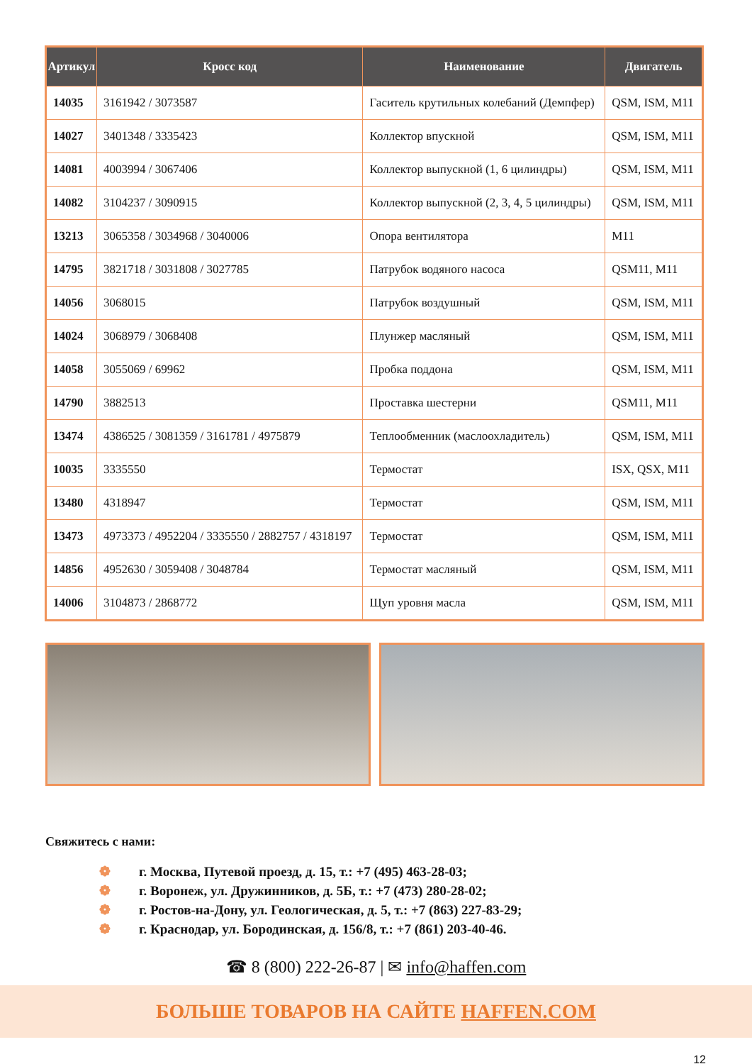| Артикул | Кросс код | Наименование | Двигатель |
| --- | --- | --- | --- |
| 14035 | 3161942 / 3073587 | Гаситель крутильных колебаний (Демпфер) | QSM, ISM, M11 |
| 14027 | 3401348 / 3335423 | Коллектор впускной | QSM, ISM, M11 |
| 14081 | 4003994 / 3067406 | Коллектор выпускной (1, 6 цилиндры) | QSM, ISM, M11 |
| 14082 | 3104237 / 3090915 | Коллектор выпускной (2, 3, 4, 5 цилиндры) | QSM, ISM, M11 |
| 13213 | 3065358 / 3034968 / 3040006 | Опора вентилятора | M11 |
| 14795 | 3821718 / 3031808 / 3027785 | Патрубок водяного насоса | QSM11, M11 |
| 14056 | 3068015 | Патрубок воздушный | QSM, ISM, M11 |
| 14024 | 3068979 / 3068408 | Плунжер масляный | QSM, ISM, M11 |
| 14058 | 3055069 / 69962 | Пробка поддона | QSM, ISM, M11 |
| 14790 | 3882513 | Проставка шестерни | QSM11, M11 |
| 13474 | 4386525 / 3081359 / 3161781 / 4975879 | Теплообменник (маслоохладитель) | QSM, ISM, M11 |
| 10035 | 3335550 | Термостат | ISX, QSX, M11 |
| 13480 | 4318947 | Термостат | QSM, ISM, M11 |
| 13473 | 4973373 / 4952204 / 3335550 / 2882757 / 4318197 | Термостат | QSM, ISM, M11 |
| 14856 | 4952630 / 3059408 / 3048784 | Термостат масляный | QSM, ISM, M11 |
| 14006 | 3104873 / 2868772 | Щуп уровня масла | QSM, ISM, M11 |
Свяжитесь с нами:
❁ г. Москва, Путевой проезд, д. 15, т.: +7 (495) 463-28-03;
❁ г. Воронеж, ул. Дружинников, д. 5Б, т.: +7 (473) 280-28-02;
❁ г. Ростов-на-Дону, ул. Геологическая, д. 5, т.: +7 (863) 227-83-29;
❁ г. Краснодар, ул. Бородинская, д. 156/8, т.: +7 (861) 203-40-46.
☎ 8 (800) 222-26-87 | ✉ info@haffen.com
БОЛЬШЕ ТОВАРОВ НА САЙТЕ HAFFEN.COM
12